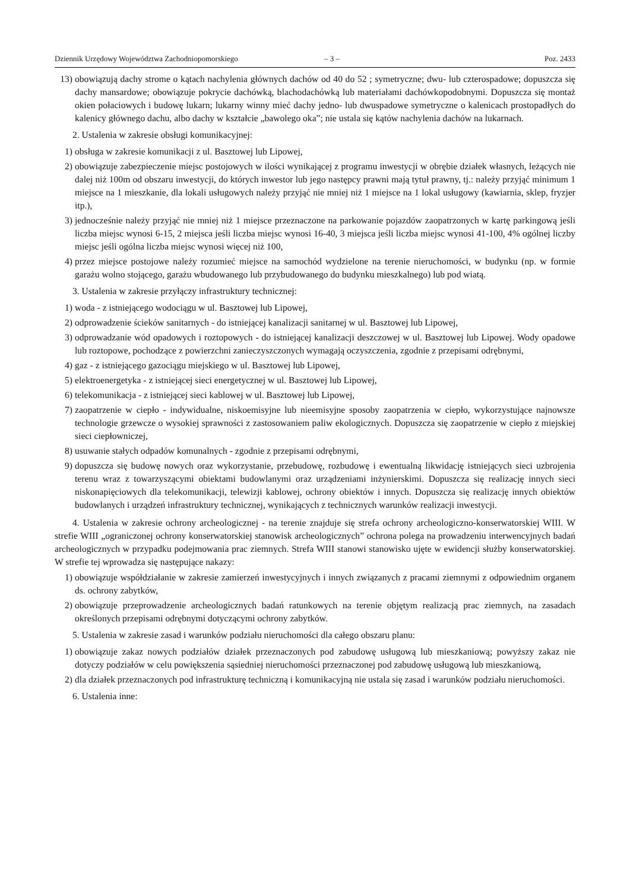Dziennik Urzędowy Województwa Zachodniopomorskiego – 3 – Poz. 2433
13) obowiązują dachy strome o kątach nachylenia głównych dachów od 40 do 52 ; symetryczne; dwu- lub czterospadowe; dopuszcza się dachy mansardowe; obowiązuje pokrycie dachówką, blachodachówką lub materiałami dachówkopodobnymi. Dopuszcza się montaż okien połaciowych i budowę lukarn; lukarny winny mieć dachy jedno- lub dwuspadowe symetryczne o kalenicach prostopadłych do kalenicy głównego dachu, albo dachy w kształcie „bawolego oka”; nie ustala się kątów nachylenia dachów na lukarnach.
2. Ustalenia w zakresie obsługi komunikacyjnej:
1) obsługa w zakresie komunikacji z ul. Basztowej lub Lipowej,
2) obowiązuje zabezpieczenie miejsc postojowych w ilości wynikającej z programu inwestycji w obrębie działek własnych, leżących nie dalej niż 100m od obszaru inwestycji, do których inwestor lub jego następcy prawni mają tytuł prawny, tj.: należy przyjąć minimum 1 miejsce na 1 mieszkanie, dla lokali usługowych należy przyjąć nie mniej niż 1 miejsce na 1 lokal usługowy (kawiarnia, sklep, fryzjer itp.),
3) jednocześnie należy przyjąć nie mniej niż 1 miejsce przeznaczone na parkowanie pojazdów zaopatrzonych w kartę parkingową jeśli liczba miejsc wynosi 6-15, 2 miejsca jeśli liczba miejsc wynosi 16-40, 3 miejsca jeśli liczba miejsc wynosi 41-100, 4% ogólnej liczby miejsc jeśli ogólna liczba miejsc wynosi więcej niż 100,
4) przez miejsce postojowe należy rozumieć miejsce na samochód wydzielone na terenie nieruchomości, w budynku (np. w formie garażu wolno stojącego, garażu wbudowanego lub przybudowanego do budynku mieszkalnego) lub pod wiatą.
3. Ustalenia w zakresie przyłączy infrastruktury technicznej:
1) woda - z istniejącego wodociągu w ul. Basztowej lub Lipowej,
2) odprowadzenie ścieków sanitarnych - do istniejącej kanalizacji sanitarnej w ul. Basztowej lub Lipowej,
3) odprowadzanie wód opadowych i roztopowych - do istniejącej kanalizacji deszczowej w ul. Basztowej lub Lipowej. Wody opadowe lub roztopowe, pochodzące z powierzchni zanieczyszczonych wymagają oczyszczenia, zgodnie z przepisami odrębnymi,
4) gaz - z istniejącego gazociągu miejskiego w ul. Basztowej lub Lipowej,
5) elektroenergetyka - z istniejącej sieci energetycznej w ul. Basztowej lub Lipowej,
6) telekomunikacja - z istniejącej sieci kablowej w ul. Basztowej lub Lipowej,
7) zaopatrzenie w ciepło - indywidualne, niskoemisyjne lub nieemisyjne sposoby zaopatrzenia w ciepło, wykorzystujące najnowsze technologie grzewcze o wysokiej sprawności z zastosowaniem paliw ekologicznych. Dopuszcza się zaopatrzenie w ciepło z miejskiej sieci ciepłowniczej,
8) usuwanie stałych odpadów komunalnych - zgodnie z przepisami odrębnymi,
9) dopuszcza się budowę nowych oraz wykorzystanie, przebudowę, rozbudowę i ewentualną likwidację istniejących sieci uzbrojenia terenu wraz z towarzyszącymi obiektami budowlanymi oraz urządzeniami inżynierskimi. Dopuszcza się realizację innych sieci niskonapięciowych dla telekomunikacji, telewizji kablowej, ochrony obiektów i innych. Dopuszcza się realizację innych obiektów budowlanych i urządzeń infrastruktury technicznej, wynikających z technicznych warunków realizacji inwestycji.
4. Ustalenia w zakresie ochrony archeologicznej - na terenie znajduje się strefa ochrony archeologiczno-konserwatorskiej WIII. W strefie WIII „ograniczonej ochrony konserwatorskiej stanowisk archeologicznych” ochrona polega na prowadzeniu interwencyjnych badań archeologicznych w przypadku podejmowania prac ziemnych. Strefa WIII stanowi stanowisko ujęte w ewidencji służby konserwatorskiej. W strefie tej wprowadza się następujące nakazy:
1) obowiązuje współdziałanie w zakresie zamierzeń inwestycyjnych i innych związanych z pracami ziemnymi z odpowiednim organem ds. ochrony zabytków,
2) obowiązuje przeprowadzenie archeologicznych badań ratunkowych na terenie objętym realizacją prac ziemnych, na zasadach określonych przepisami odrębnymi dotyczącymi ochrony zabytków.
5. Ustalenia w zakresie zasad i warunków podziału nieruchomości dla całego obszaru planu:
1) obowiązuje zakaz nowych podziałów działek przeznaczonych pod zabudowę usługową lub mieszkaniową; powyższy zakaz nie dotyczy podziałów w celu powiększenia sąsiedniej nieruchomości przeznaczonej pod zabudowę usługową lub mieszkaniową,
2) dla działek przeznaczonych pod infrastrukturę techniczną i komunikacyjną nie ustala się zasad i warunków podziału nieruchomości.
6. Ustalenia inne: